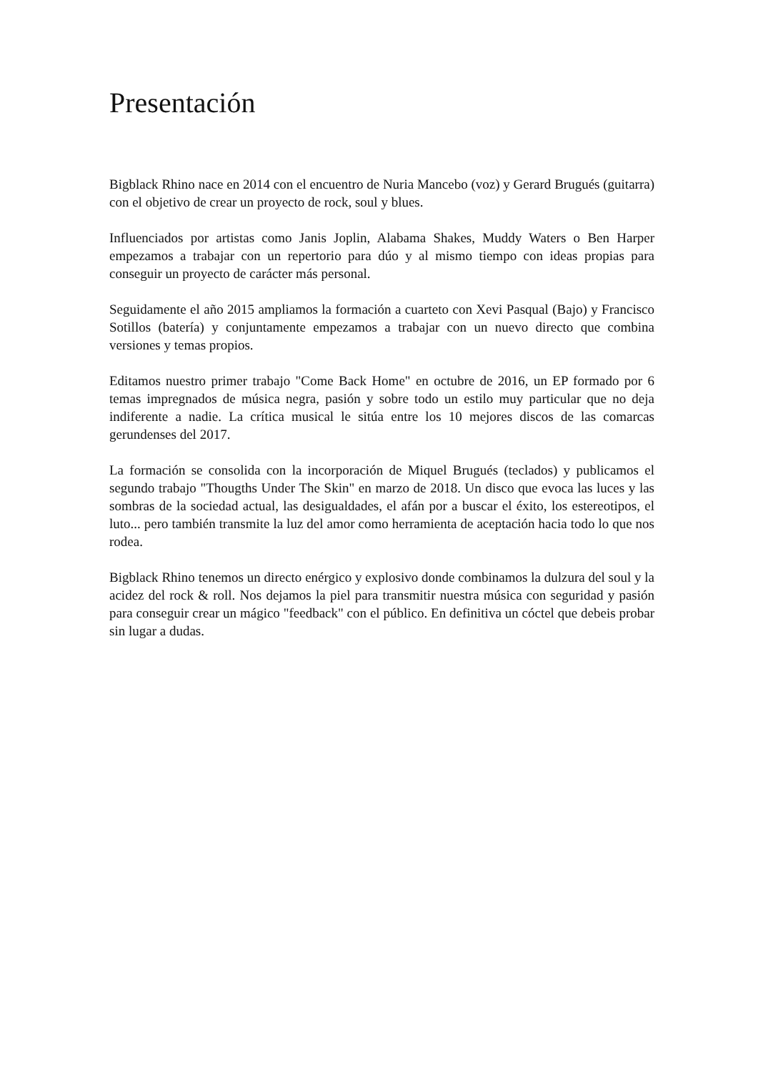Presentación
Bigblack Rhino nace en 2014 con el encuentro de Nuria Mancebo (voz) y Gerard Brugués (guitarra) con el objetivo de crear un proyecto de rock, soul y blues.
Influenciados por artistas como Janis Joplin, Alabama Shakes, Muddy Waters o Ben Harper empezamos a trabajar con un repertorio para dúo y al mismo tiempo con ideas propias para conseguir un proyecto de carácter más personal.
Seguidamente el año 2015 ampliamos la formación a cuarteto con Xevi Pasqual (Bajo) y Francisco Sotillos (batería) y conjuntamente empezamos a trabajar con un nuevo directo que combina versiones y temas propios.
Editamos nuestro primer trabajo "Come Back Home" en octubre de 2016, un EP formado por 6 temas impregnados de música negra, pasión y sobre todo un estilo muy particular que no deja indiferente a nadie. La crítica musical le sitúa entre los 10 mejores discos de las comarcas gerundenses del 2017.
La formación se consolida con la incorporación de Miquel Brugués (teclados) y publicamos el segundo trabajo "Thougths Under The Skin" en marzo de 2018. Un disco que evoca las luces y las sombras de la sociedad actual, las desigualdades, el afán por a buscar el éxito, los estereotipos, el luto... pero también transmite la luz del amor como herramienta de aceptación hacia todo lo que nos rodea.
Bigblack Rhino tenemos un directo enérgico y explosivo donde combinamos la dulzura del soul y la acidez del rock & roll. Nos dejamos la piel para transmitir nuestra música con seguridad y pasión para conseguir crear un mágico "feedback" con el público. En definitiva un cóctel que debeis probar sin lugar a dudas.